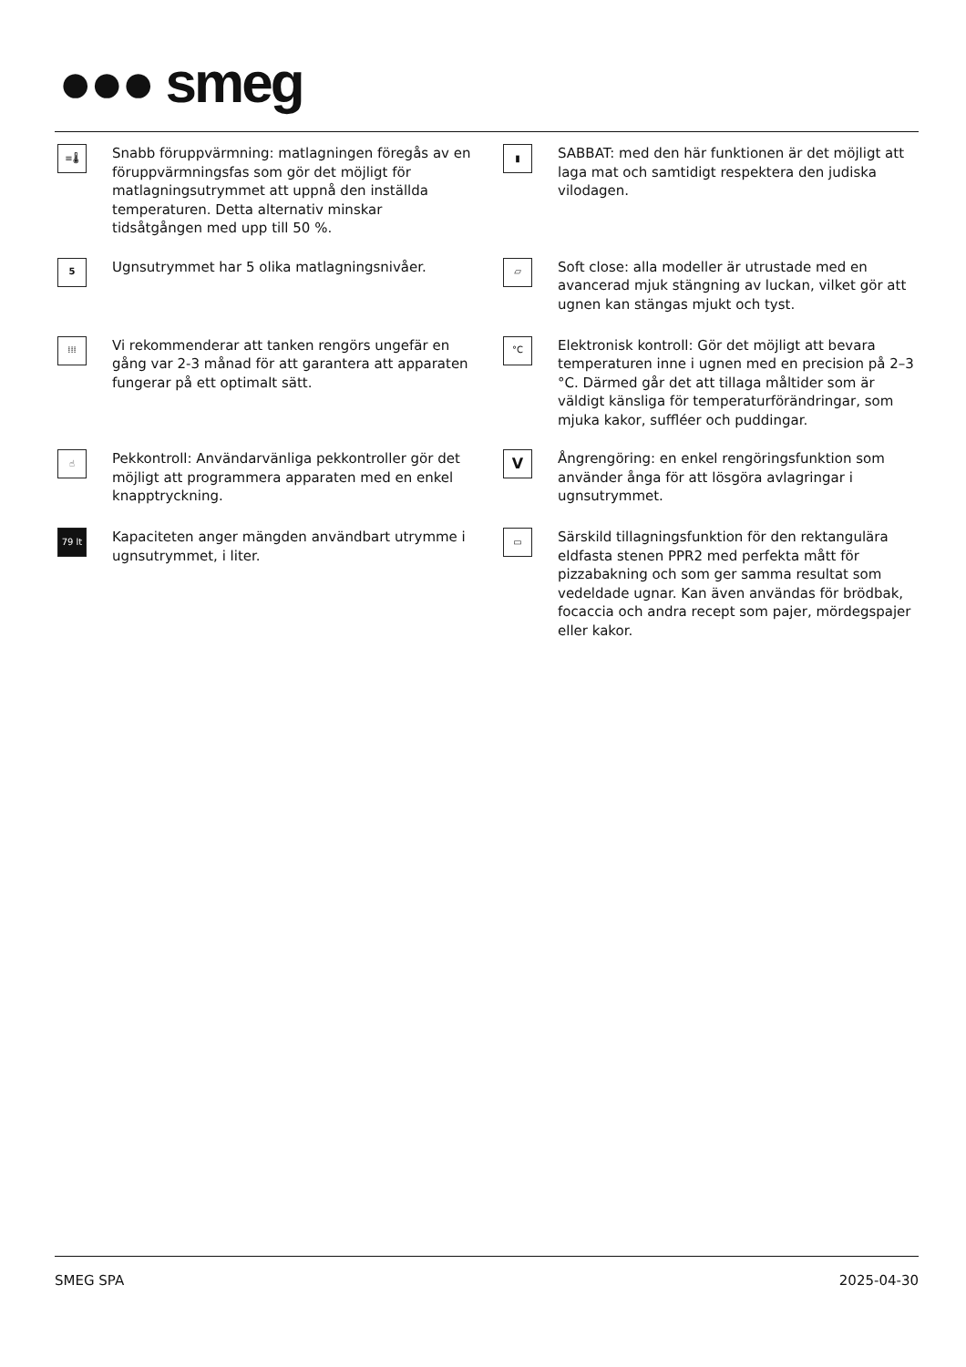●●● smeg
≡🌡
Snabb föruppvärmning: matlagningen föregås av en föruppvärmningsfas som gör det möjligt för matlagningsutrymmet att uppnå den inställda temperaturen. Detta alternativ minskar tidsåtgången med upp till 50 %.
▮
SABBAT: med den här funktionen är det möjligt att laga mat och samtidigt respektera den judiska vilodagen.
5
Ugnsutrymmet har 5 olika matlagningsnivåer.
▱
Soft close: alla modeller är utrustade med en avancerad mjuk stängning av luckan, vilket gör att ugnen kan stängas mjukt och tyst.
⁞⁞⁞
Vi rekommenderar att tanken rengörs ungefär en gång var 2-3 månad för att garantera att apparaten fungerar på ett optimalt sätt.
°C
Elektronisk kontroll: Gör det möjligt att bevara temperaturen inne i ugnen med en precision på 2–3 °C. Därmed går det att tillaga måltider som är väldigt känsliga för temperaturförändringar, som mjuka kakor, suffléer och puddingar.
☝
Pekkontroll: Användarvänliga pekkontroller gör det möjligt att programmera apparaten med en enkel knapptryckning.
V
Ångrengöring: en enkel rengöringsfunktion som använder ånga för att lösgöra avlagringar i ugnsutrymmet.
79 lt
Kapaciteten anger mängden användbart utrymme i ugnsutrymmet, i liter.
▭
Särskild tillagningsfunktion för den rektangulära eldfasta stenen PPR2 med perfekta mått för pizzabakning och som ger samma resultat som vedeldade ugnar. Kan även användas för brödbak, focaccia och andra recept som pajer, mördegspajer eller kakor.
SMEG SPA 2025-04-30